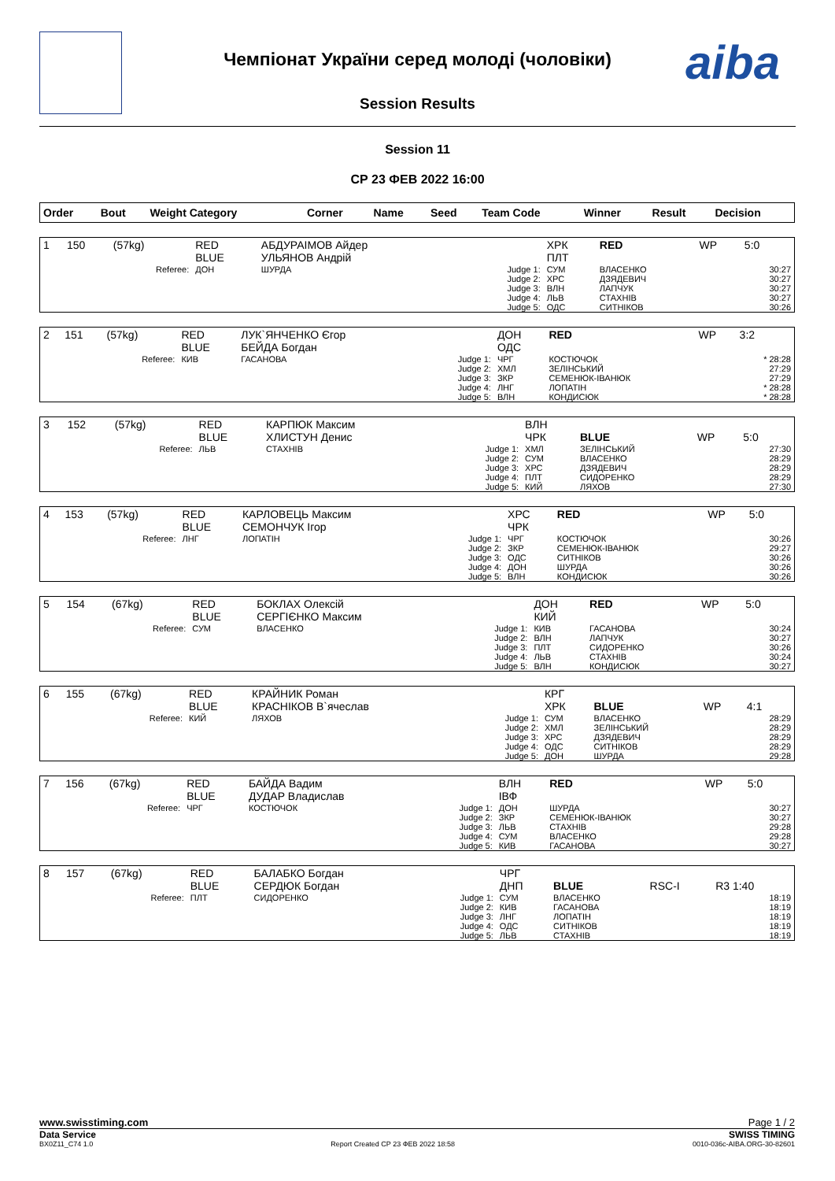Чемпіонат України серед молоді (чоловіки)
Session Results
aiba
Session 11
СР 23 ФЕВ 2022 16:00
| Order | Bout | Weight Category | | Corner | Name | Seed | Team Code | Winner | Result | Decision |
| --- | --- | --- | --- | --- | --- | --- | --- | --- | --- | --- |
| 1 | 150 | (57kg) | | RED BLUE | АБДУРАІМОВ Айдер УЛЬЯНОВ Андрій | | ХРК ПЛТ | RED | WP | 5:0 |
| Referee: | | | | ДОН | ШУРДА | Judge 1: Judge 2: Judge 3: Judge 4: Judge 5: | СУМ ХРС ВЛН ЛЬВ ОДС | ВЛАСЕНКО ДЗЯДЕВИЧ ЛАПЧУК СТАХНІВ СИТНІКОВ | | 30:27 30:27 30:27 30:27 30:26 |
| 2 | 151 | (57kg) | | RED BLUE | ЛУК`ЯНЧЕНКО Єгор БЕЙДА Богдан | | ДОН ОДС | RED | WP | 3:2 |
| Referee: | | | | КИВ | ГАСАНОВА | Judge 1: Judge 2: Judge 3: Judge 4: Judge 5: | ЧРГ ХМЛ ЗКР ЛНГ ВЛН | КОСТЮЧОК ЗЕЛІНСЬКИЙ СЕМЕНЮК-ІВАНЮК ЛОПАТІН КОНДИСЮК | | * 28:28 27:29 27:29 * 28:28 * 28:28 |
| 3 | 152 | (57kg) | | RED BLUE | КАРПЮК Максим ХЛИСТУН Денис | | ВЛН ЧРК | BLUE | WP | 5:0 |
| Referee: | | | | ЛЬВ | СТАХНІВ | Judge 1: Judge 2: Judge 3: Judge 4: Judge 5: | ХМЛ СУМ ХРС ПЛТ КИЙ | ЗЕЛІНСЬКИЙ ВЛАСЕНКО ДЗЯДЕВИЧ СИДОРЕНКО ЛЯХОВ | | 27:30 28:29 28:29 28:29 27:30 |
| 4 | 153 | (57kg) | | RED BLUE | КАРЛОВЕЦЬ Максим СЕМОНЧУК Ігор | | ХРС ЧРК | RED | WP | 5:0 |
| Referee: | | | | ЛНГ | ЛОПАТІН | Judge 1: Judge 2: Judge 3: Judge 4: Judge 5: | ЧРГ ЗКР ОДС ДОН ВЛН | КОСТЮЧОК СЕМЕНЮК-ІВАНЮК СИТНІКОВ ШУРДА КОНДИСЮК | | 30:26 29:27 30:26 30:26 30:26 |
| 5 | 154 | (67kg) | | RED BLUE | БОКЛАХ Олексій СЕРГІЄНКО Максим | | ДОН КИЙ | RED | WP | 5:0 |
| Referee: | | | | СУМ | ВЛАСЕНКО | Judge 1: Judge 2: Judge 3: Judge 4: Judge 5: | КИВ ВЛН ПЛТ ЛЬВ ВЛН | ГАСАНОВА ЛАПЧУК СИДОРЕНКО СТАХНІВ КОНДИСЮК | | 30:24 30:27 30:26 30:24 30:27 |
| 6 | 155 | (67kg) | | RED BLUE | КРАЙНИК Роман КРАСНІКОВ В`ячеслав | | КРГ ХРК | BLUE | WP | 4:1 |
| Referee: | | | | КИЙ | ЛЯХОВ | Judge 1: Judge 2: Judge 3: Judge 4: Judge 5: | СУМ ХМЛ ХРС ОДС ДОН | ВЛАСЕНКО ЗЕЛІНСЬКИЙ ДЗЯДЕВИЧ СИТНІКОВ ШУРДА | | 28:29 28:29 28:29 28:29 29:28 |
| 7 | 156 | (67kg) | | RED BLUE | БАЙДА Вадим ДУДАР Владислав | | ВЛН ІВФ | RED | WP | 5:0 |
| Referee: | | | | ЧРГ | КОСТЮЧОК | Judge 1: Judge 2: Judge 3: Judge 4: Judge 5: | ДОН ЗКР ЛЬВ СУМ КИВ | ШУРДА СЕМЕНЮК-ІВАНЮК СТАХНІВ ВЛАСЕНКО ГАСАНОВА | | 30:27 30:27 29:28 29:28 30:27 |
| 8 | 157 | (67kg) | | RED BLUE | БАЛАБКО Богдан СЕРДЮК Богдан | | ЧРГ ДНП | BLUE | RSC-I | R3 1:40 |
| Referee: | | | | ПЛТ | СИДОРЕНКО | Judge 1: Judge 2: Judge 3: Judge 4: Judge 5: | СУМ КИВ ЛНГ ОДС ЛЬВ | ВЛАСЕНКО ГАСАНОВА ЛОПАТІН СИТНІКОВ СТАХНІВ | | 18:19 18:19 18:19 18:19 18:19 |
www.swisstiming.com Page 1 / 2
Data Service SWISS TIMING
BX0Z11_C74 1.0 Report Created CP 23 ФЕВ 2022 18:58 0010-036c-AIBA.ORG-30-82601